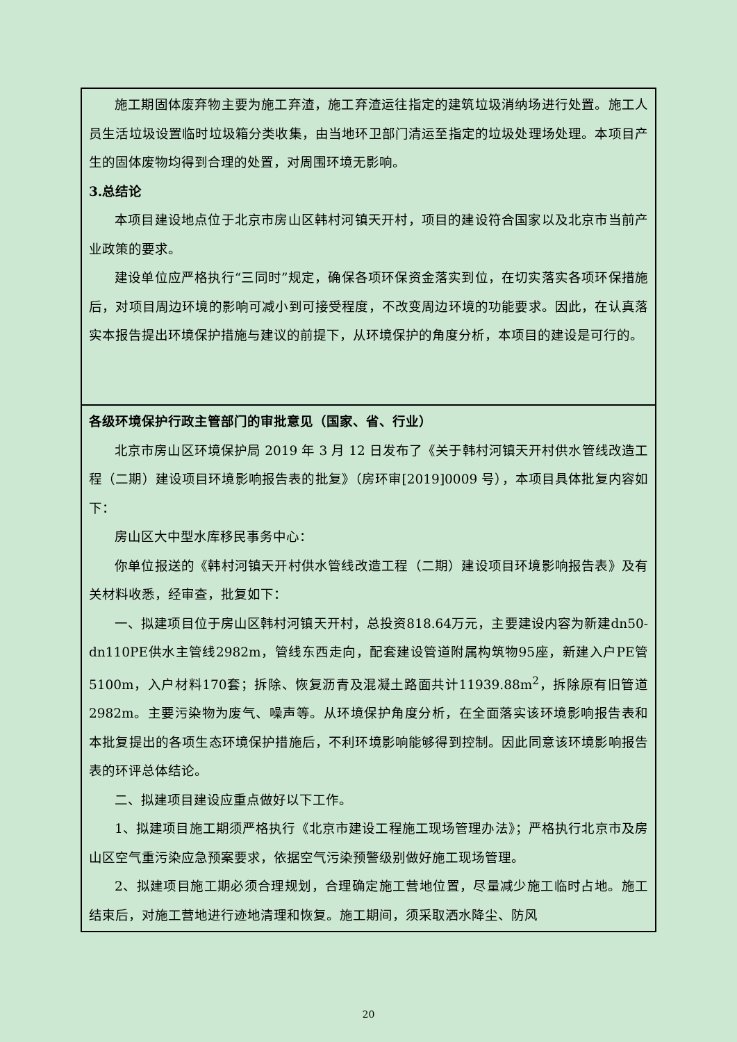| 施工期固体废弃物主要为施工弃渣，施工弃渣运往指定的建筑垃圾消纳场进行处置。施工人员生活垃圾设置临时垃圾箱分类收集，由当地环卫部门清运至指定的垃圾处理场处理。本项目产生的固体废物均得到合理的处置，对周围环境无影响。 3.总结论 本项目建设地点位于北京市房山区韩村河镇天开村，项目的建设符合国家以及北京市当前产业政策的要求。 建设单位应严格执行“三同时”规定，确保各项环保资金落实到位，在切实落实各项环保措施后，对项目周边环境的影响可减小到可接受程度，不改变周边环境的功能要求。因此，在认真落实本报告提出环境保护措施与建议的前提下，从环境保护的角度分析，本项目的建设是可行的。 |
| 各级环境保护行政主管部门的审批意见（国家、省、行业） 北京市房山区环境保护局 2019 年 3 月 12 日发布了《关于韩村河镇天开村供水管线改造工程（二期）建设项目环境影响报告表的批复》（房环审[2019]0009 号），本项目具体批复内容如下： 房山区大中型水库移民事务中心： 你单位报送的《韩村河镇天开村供水管线改造工程（二期）建设项目环境影响报告表》及有关材料收悉，经审查，批复如下： 一、拟建项目位于房山区韩村河镇天开村，总投资818.64万元，主要建设内容为新建dn50-dn110PE供水主管线2982m，管线东西走向，配套建设管道附属构筑物95座，新建入户PE管5100m，入户材料170套；拆除、恢复沥青及混凝土路面共计11939.88m<sup>2</sup>，拆除原有旧管道2982m。主要污染物为废气、噪声等。从环境保护角度分析，在全面落实该环境影响报告表和本批复提出的各项生态环境保护措施后，不利环境影响能够得到控制。因此同意该环境影响报告表的环评总体结论。 二、拟建项目建设应重点做好以下工作。 1、拟建项目施工期须严格执行《北京市建设工程施工现场管理办法》；严格执行北京市及房山区空气重污染应急预案要求，依据空气污染预警级别做好施工现场管理。 2、拟建项目施工期必须合理规划，合理确定施工营地位置，尽量减少施工临时占地。施工结束后，对施工营地进行迹地清理和恢复。施工期间，须采取洒水降尘、防风 |
20